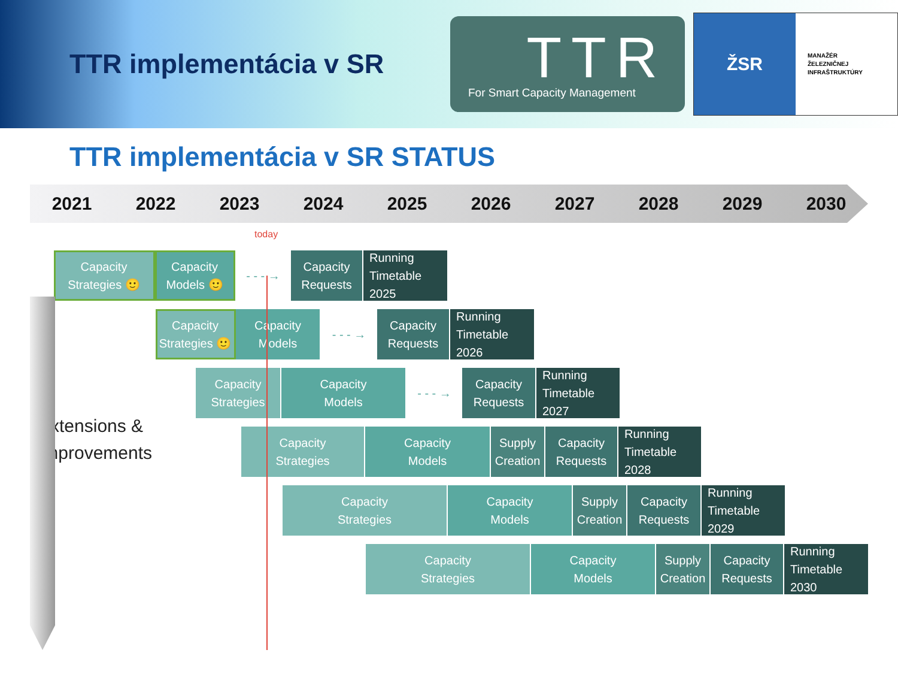TTR implementácia v SR
TTR
For Smart Capacity Management
ŽSR
MANAŽÉR
ŽELEZNIČNEJ
INFRAŠTRUKTÚRY
TTR implementácia v SR STATUS
2021 2022 2023 2024 2025 2026 2027 2028 2029 2030
today
Capacity
Strategies 🙂
Capacity
Models 🙂
- - - → Capacity
Requests
Running
Timetable 2025
Capacity
Strategies 🙂
Capacity
Models
- - - → Capacity
Requests
Running
Timetable 2026
Capacity
Strategies
Capacity
Models
- - - → Capacity
Requests
Running
Timetable 2027
Capacity
Strategies
Capacity
Models
Supply
Creation
Capacity
Requests
Running
Timetable 2028
Capacity
Strategies
Capacity
Models
Supply
Creation
Capacity
Requests
Running
Timetable 2029
Capacity
Strategies
Capacity
Models
Supply
Creation
Capacity
Requests
Running
Timetable 2030
Extensions &
Improvements